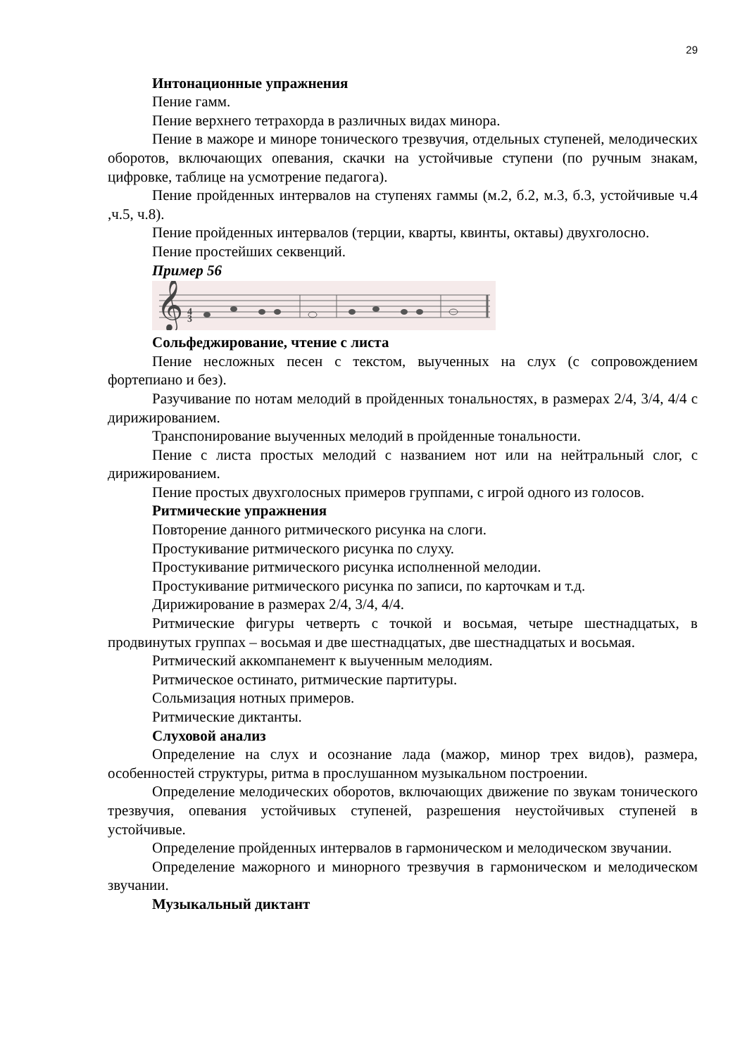29
Интонационные упражнения
Пение гамм.
Пение верхнего тетрахорда в различных видах минора.
Пение в мажоре и миноре тонического трезвучия, отдельных ступеней, мелодических оборотов, включающих опевания, скачки на устойчивые ступени (по ручным знакам, цифровке, таблице на усмотрение педагога).
Пение пройденных интервалов на ступенях гаммы (м.2, б.2, м.3, б.3, устойчивые ч.4 ,ч.5, ч.8).
Пение пройденных интервалов (терции, кварты, квинты, октавы) двухголосно.
Пение простейших секвенций.
Пример 56
𝄞
3
4
Сольфеджирование, чтение с листа
Пение несложных песен с текстом, выученных на слух (с сопровождением фортепиано и без).
Разучивание по нотам мелодий в пройденных тональностях, в размерах 2/4, 3/4, 4/4 с дирижированием.
Транспонирование выученных мелодий в пройденные тональности.
Пение с листа простых мелодий с названием нот или на нейтральный слог, с дирижированием.
Пение простых двухголосных примеров группами, с игрой одного из голосов.
Ритмические упражнения
Повторение данного ритмического рисунка на слоги.
Простукивание ритмического рисунка по слуху.
Простукивание ритмического рисунка исполненной мелодии.
Простукивание ритмического рисунка по записи, по карточкам и т.д.
Дирижирование в размерах 2/4, 3/4, 4/4.
Ритмические фигуры четверть с точкой и восьмая, четыре шестнадцатых, в продвинутых группах – восьмая и две шестнадцатых, две шестнадцатых и восьмая.
Ритмический аккомпанемент к выученным мелодиям.
Ритмическое остинато, ритмические партитуры.
Сольмизация нотных примеров.
Ритмические диктанты.
Слуховой анализ
Определение на слух и осознание лада (мажор, минор трех видов), размера, особенностей структуры, ритма в прослушанном музыкальном построении.
Определение мелодических оборотов, включающих движение по звукам тонического трезвучия, опевания устойчивых ступеней, разрешения неустойчивых ступеней в устойчивые.
Определение пройденных интервалов в гармоническом и мелодическом звучании.
Определение мажорного и минорного трезвучия в гармоническом и мелодическом звучании.
Музыкальный диктант